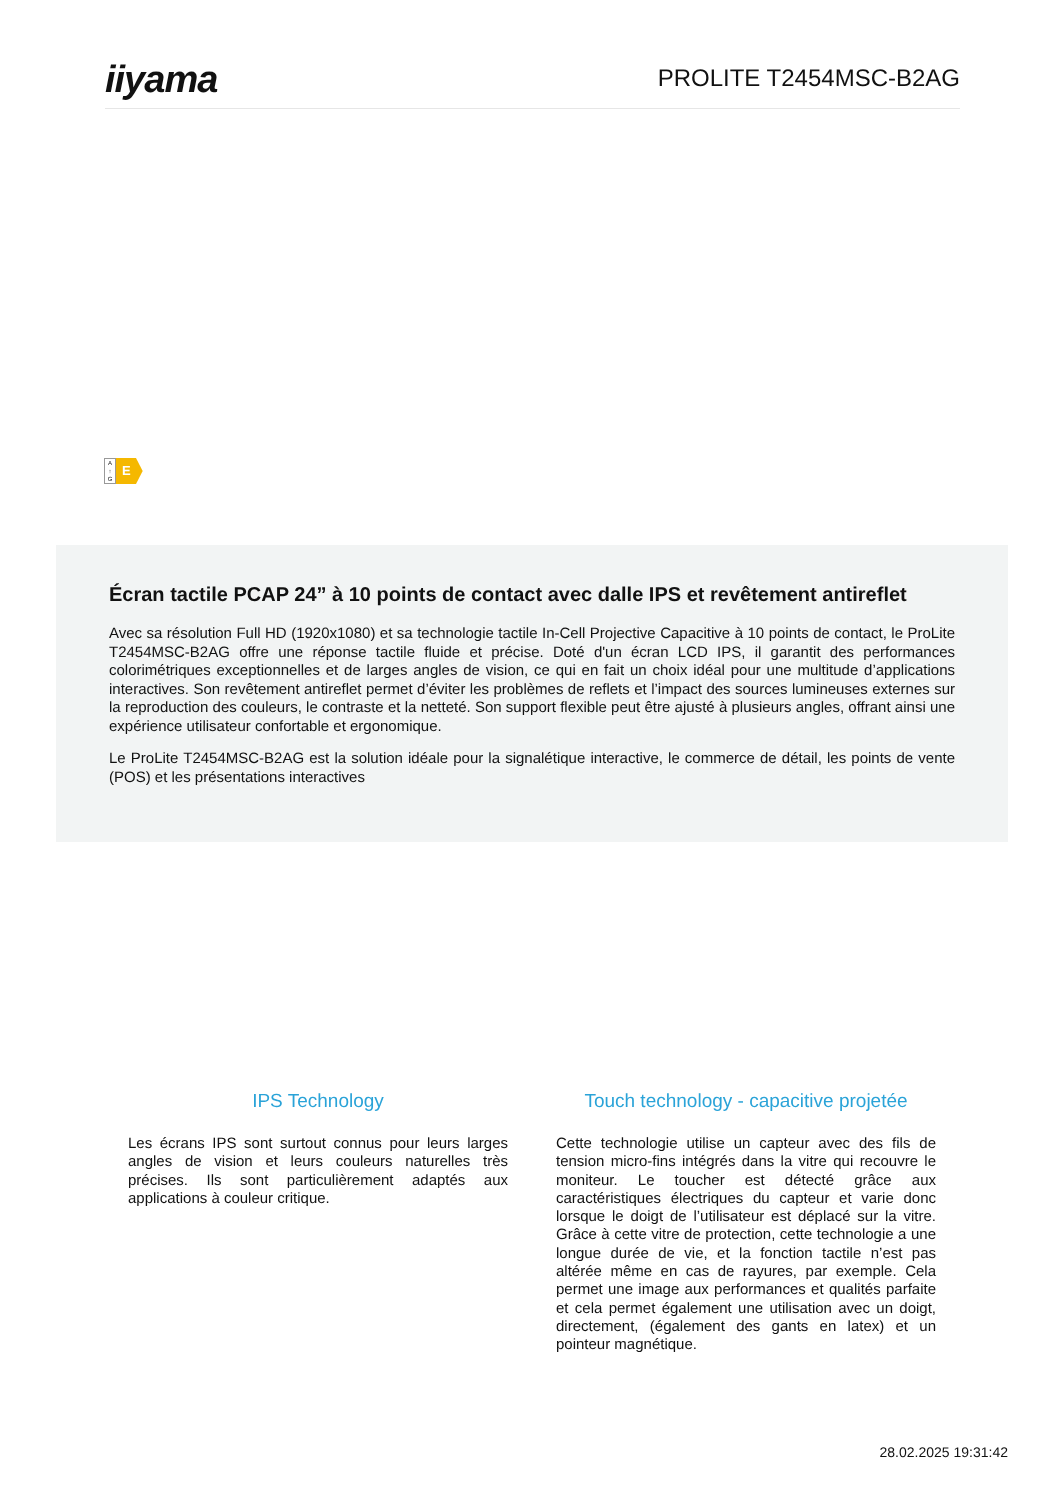iiyama
PROLITE T2454MSC-B2AG
A
↑
G
E
Écran tactile PCAP 24” à 10 points de contact avec dalle IPS et revêtement antireflet
Avec sa résolution Full HD (1920x1080) et sa technologie tactile In-Cell Projective Capacitive à 10 points de contact, le ProLite T2454MSC-B2AG offre une réponse tactile fluide et précise. Doté d'un écran LCD IPS, il garantit des performances colorimétriques exceptionnelles et de larges angles de vision, ce qui en fait un choix idéal pour une multitude d’applications interactives. Son revêtement antireflet permet d’éviter les problèmes de reflets et l’impact des sources lumineuses externes sur la reproduction des couleurs, le contraste et la netteté. Son support flexible peut être ajusté à plusieurs angles, offrant ainsi une expérience utilisateur confortable et ergonomique.
Le ProLite T2454MSC-B2AG est la solution idéale pour la signalétique interactive, le commerce de détail, les points de vente (POS) et les présentations interactives
IPS Technology
Les écrans IPS sont surtout connus pour leurs larges angles de vision et leurs couleurs naturelles très précises. Ils sont particulièrement adaptés aux applications à couleur critique.
Touch technology - capacitive projetée
Cette technologie utilise un capteur avec des fils de tension micro-fins intégrés dans la vitre qui recouvre le moniteur. Le toucher est détecté grâce aux caractéristiques électriques du capteur et varie donc lorsque le doigt de l’utilisateur est déplacé sur la vitre. Grâce à cette vitre de protection, cette technologie a une longue durée de vie, et la fonction tactile n’est pas altérée même en cas de rayures, par exemple. Cela permet une image aux performances et qualités parfaite et cela permet également une utilisation avec un doigt, directement, (également des gants en latex) et un pointeur magnétique.
28.02.2025 19:31:42